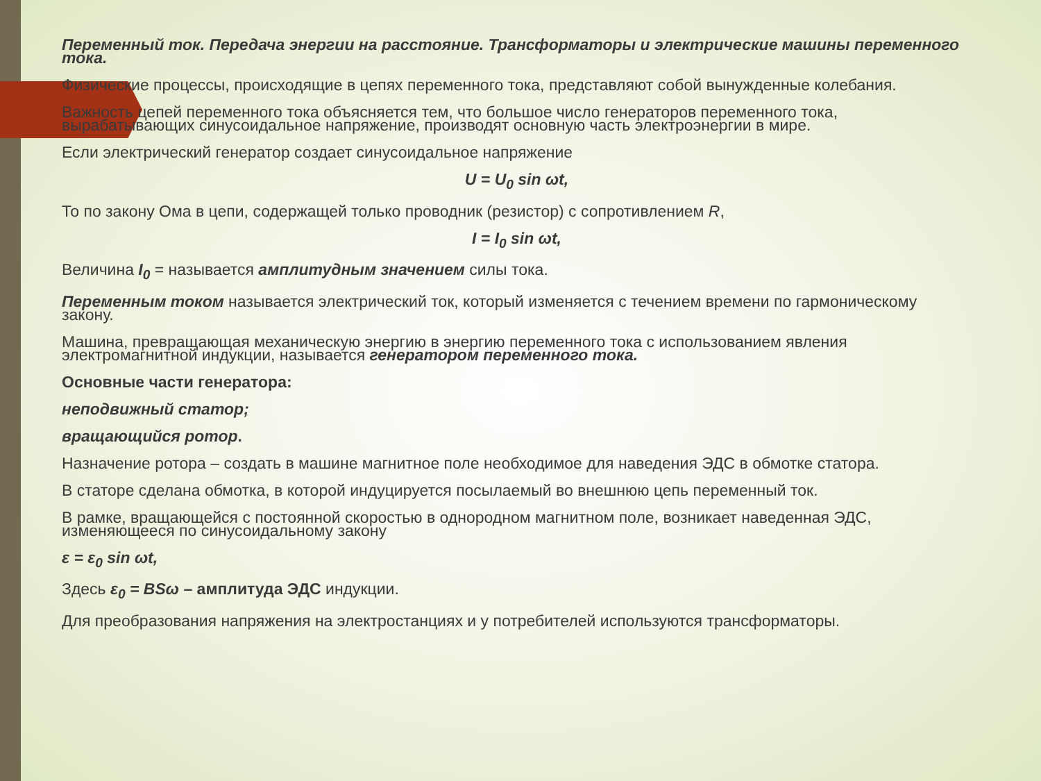Переменный ток. Передача энергии на расстояние. Трансформаторы и электрические машины переменного тока.
Физические процессы, происходящие в цепях переменного тока, представляют собой вынужденные колебания.
Важность цепей переменного тока объясняется тем, что большое число генераторов переменного тока, вырабатывающих синусоидальное напряжение, производят основную часть электроэнергии в мире.
Если электрический генератор создает синусоидальное напряжение
U = U<sub>0</sub> sin ωt,
То по закону Ома в цепи, содержащей только проводник (резистор) с сопротивлением R,
I = I<sub>0</sub> sin ωt,
Величина I<sub>0</sub> = называется амплитудным значением силы тока.
Переменным током называется электрический ток, который изменяется с течением времени по гармоническому закону.
Машина, превращающая механическую энергию в энергию переменного тока с использованием явления электромагнитной индукции, называется генератором переменного тока.
Основные части генератора:
неподвижный статор;
вращающийся ротор.
Назначение ротора – создать в машине магнитное поле необходимое для наведения ЭДС в обмотке статора.
В статоре сделана обмотка, в которой индуцируется посылаемый во внешнюю цепь переменный ток.
В рамке, вращающейся с постоянной скоростью в однородном магнитном поле, возникает наведенная ЭДС, изменяющееся по синусоидальному закону
ε = ε<sub>0</sub> sin ωt,
Здесь ε<sub>0</sub> = BSω – амплитуда ЭДС индукции.
Для преобразования напряжения на электростанциях и у потребителей используются трансформаторы.